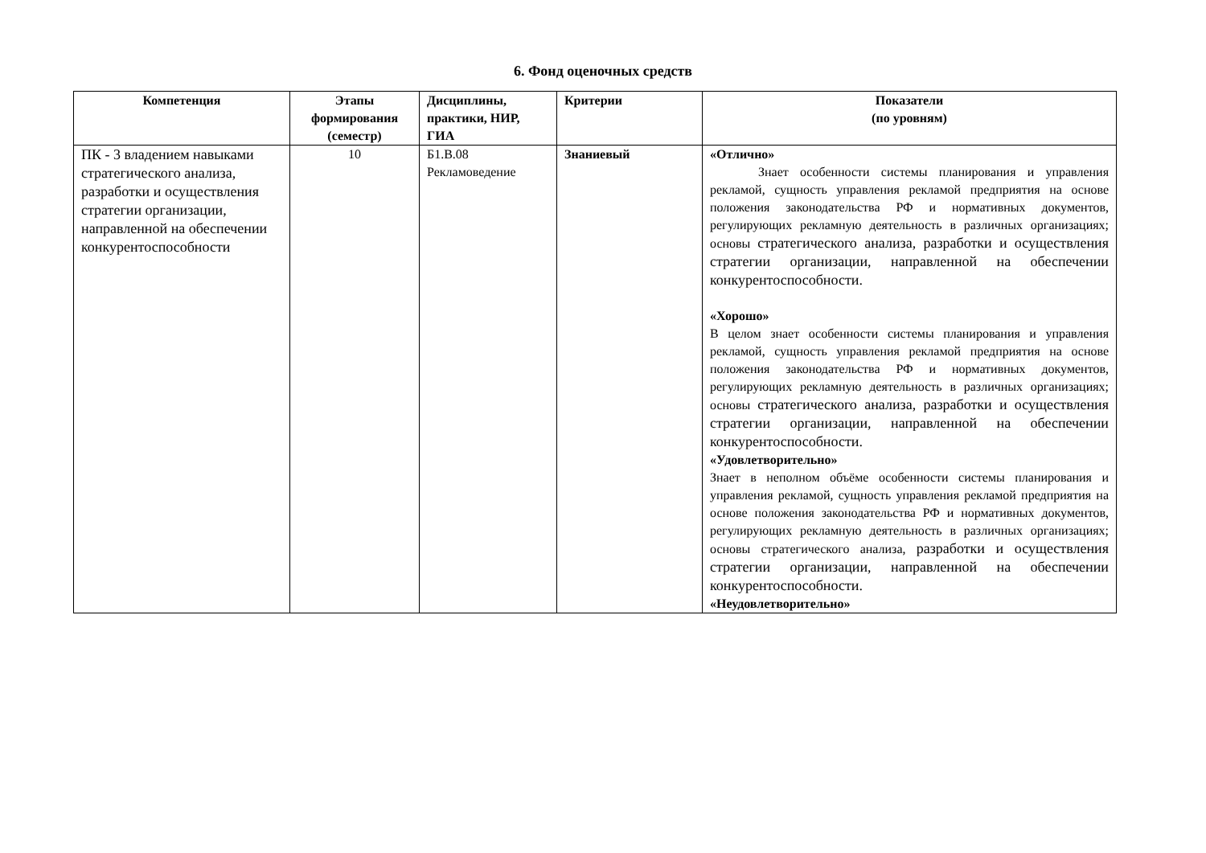6. Фонд оценочных средств
| Компетенция | Этапы формирования (семестр) | Дисциплины, практики, НИР, ГИА | Критерии | Показатели (по уровням) |
| --- | --- | --- | --- | --- |
| ПК - 3 владением навыками стратегического анализа, разработки и осуществления стратегии организации, направленной на обеспечении конкурентоспособности | 10 | Б1.В.08 Рекламоведение | Знаниевый | «Отлично» Знает особенности системы планирования и управления рекламой, сущность управления рекламой предприятия на основе положения законодательства РФ и нормативных документов, регулирующих рекламную деятельность в различных организациях; основы стратегического анализа, разработки и осуществления стратегии организации, направленной на обеспечении конкурентоспособности. «Хорошо» В целом знает особенности системы планирования и управления рекламой, сущность управления рекламой предприятия на основе положения законодательства РФ и нормативных документов, регулирующих рекламную деятельность в различных организациях; основы стратегического анализа, разработки и осуществления стратегии организации, направленной на обеспечении конкурентоспособности. «Удовлетворительно» Знает в неполном объёме особенности системы планирования и управления рекламой, сущность управления рекламой предприятия на основе положения законодательства РФ и нормативных документов, регулирующих рекламную деятельность в различных организациях; основы стратегического анализа, разработки и осуществления стратегии организации, направленной на обеспечении конкурентоспособности. «Неудовлетворительно» |